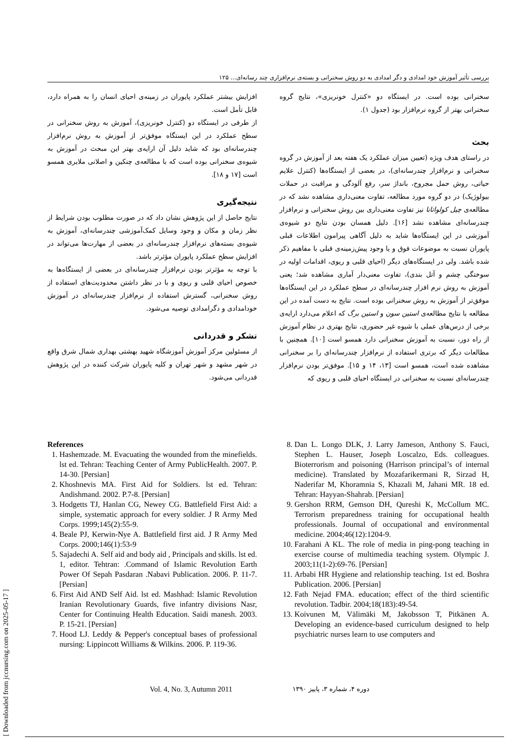بررسی تأثیر آموزش خود امدادی و دگر امدادی به دو روش سخنرانی و بسته‌ی نرم‌افزاری چند رسانه‌ای... ۱۲۵
سخنرانی بوده است. در ایستگاه دو «کنترل خونریزی»، نتایج گروه سخنرانی بهتر از گروه نرم‌افزار بود (جدول ۱).
بحث
در راستای هدف ویژه (تعیین میزان عملکرد یک هفته بعد از آموزش در گروه سخنرانی و نرم‌افزار چندرسانه‌ای)، در بعضی از ایستگاه‌ها (کنترل علایم حیاتی، روش حمل مجروح، بانداژ سر، رفع آلودگی و مراقبت در حملات بیولوژیک) در دو گروه مورد مطالعه، تفاوت معنی‌داری مشاهده نشد که در مطالعه‌ی چیل کولواتانا نیز تفاوت معنی‌داری بین روش سخنرانی و نرم‌افزار چندرسانه‌ای مشاهده نشد [۱۶]. دلیل همسان بودن نتایج دو شیوه‌ی آموزشی در این ایستگاه‌ها شاید به دلیل آگاهی پیرامون اطلاعات قبلی پایوران نسبت به موضوعات فوق و یا وجود پیش‌زمینه‌ی قبلی با مفاهیم ذکر شده باشد. ولی در ایستگاه‌های دیگر (احیای قلبی و ریوی، اقدامات اولیه در سوختگی چشم و آتل بندی)، تفاوت معنی‌دار آماری مشاهده شد؛ یعنی آموزش به روش نرم افزار چندرسانه‌ای در سطح عملکرد در این ایستگاه‌ها موفق‌تر از آموزش به روش سخنرانی بوده است. نتایج به دست آمده در این مطالعه با نتایج مطالعه‌ی استین سون و استین برگ که اعلام می‌دارد ارایه‌ی برخی از درس‌های عملی با شیوه غیر حضوری، نتایج بهتری در نظام آموزش از راه دور، نسبت به آموزش سخنرانی دارد همسو است [۱۰]. همچنین با مطالعات دیگر که برتری استفاده از نرم‌افزار چندرسانه‌ای را بر سخنرانی مشاهده شده است، همسو است [۱۳، ۱۴ و ۱۵]. موفق‌تر بودن نرم‌افزار چندرسانه‌ای نسبت به سخنرانی در ایستگاه احیای قلبی و ریوی که
افزایش بیشتر عملکرد پایوران در زمینه‌ی احیای انسان را به همراه دارد، قابل تأمل است.
از طرفی در ایستگاه دو (کنترل خونریزی)، آموزش به روش سخنرانی در سطح عملکرد در این ایستگاه موفق‌تر از آموزش به روش نرم‌افزار چندرسانه‌ای بود که شاید دلیل آن ارایه‌ی بهتر این مبحث در آموزش به شیوه‌ی سخنرانی بوده است که با مطالعه‌ی چنکین و اصلانی ملایری همسو است [۱۷ و ۱۸].
نتیجه‌گیری
نتایج حاصل از این پژوهش نشان داد که در صورت مطلوب بودن شرایط از نظر زمان و مکان و وجود وسایل کمک‌آموزشی چندرسانه‌ای، آموزش به شیوه‌ی بسته‌های نرم‌افزار چندرسانه‌ای در بعضی از مهارت‌ها می‌تواند در افزایش سطح عملکرد پایوران مؤثرتر باشد.
با توجه به مؤثرتر بودن نرم‌افزار چندرسانه‌ای در بعضی از ایستگاه‌ها به خصوص احیای قلبی و ریوی و با در نظر داشتن محدودیت‌های استفاده از روش سخنرانی، گسترش استفاده از نرم‌افزار چندرسانه‌ای در آموزش خودامدادی و دگرامدادی توصیه می‌شود.
تشکر و قدردانی
از مسئولین مرکز آموزش آموزشگاه شهید بهشتی بهداری شمال شرق واقع در شهر مشهد و شهر تهران و کلیه پایوران شرکت کننده در این پژوهش قدردانی می‌شود.
References
1. Hashemzade. M. Evacuating the wounded from the minefields. lst ed. Tehran: Teaching Center of Army PublicHealth. 2007. P. 14-30. [Persian]
2. Khoshnevis MA. First Aid for Soldiers. lst ed. Tehran: Andishmand. 2002. P.7-8. [Persian]
3. Hodgetts TJ, Hanlan CG, Newey CG. Battlefield First Aid: a simple, systematic approach for every soldier. J R Army Med Corps. 1999;145(2):55-9.
4. Beale PJ, Kerwin-Nye A. Battlefield first aid. J R Army Med Corps. 2000;146(1):53-9
5. Sajadechi A. Self aid and body aid , Principals and skills. lst ed. 1, editor. Tehtran: .Command of Islamic Revolution Earth Power Of Sepah Pasdaran .Nabavi Publication. 2006. P. 11-7. [Persian]
6. First Aid AND Self Aid. lst ed. Mashhad: Islamic Revolution Iranian Revolutionary Guards, five infantry divisions Nasr, Center for Continuing Health Education. Saidi manesh. 2003. P. 15-21. [Persian]
7. Hood LJ. Leddy & Pepper's conceptual bases of professional nursing: Lippincott Williams & Wilkins. 2006. P. 119-36.
8. Dan L. Longo DLK, J. Larry Jameson, Anthony S. Fauci, Stephen L. Hauser, Joseph Loscalzo, Eds. colleagues. Bioterrorism and poisoning (Harrison principal’s of internal medicine). Translated by Mozafarikermani R, Sirzad H, Naderifar M, Khoramnia S, Khazali M, Jahani MR. 18 ed. Tehran: Hayyan-Shahrab. [Persian]
9. Gershon RRM, Gemson DH, Qureshi K, McCollum MC. Terrorism preparedness training for occupational health professionals. Journal of occupational and environmental medicine. 2004;46(12):1204-9.
10. Farahani A KL. The role of media in ping-pong teaching in exercise course of multimedia teaching system. Olympic J. 2003;11(1-2):69-76. [Persian]
11. Arbabi HR Hygiene and relationship teaching. 1st ed. Boshra Publication. 2006. [Persian]
12. Fath Nejad FMA. education; effect of the third scientific revolution. Tadbir. 2004;18(183):49-54.
13. Koivunen M, Välimäki M, Jakobsson T, Pitkänen A. Developing an evidence-based curriculum designed to help psychiatric nurses learn to use computers and
Vol. 4, No. 3, Autumn 2011 دوره ۴، شماره ۳، پاییز ۱۳۹۰
[ Downloaded from jccnursing.com on 2025-05-17 ]